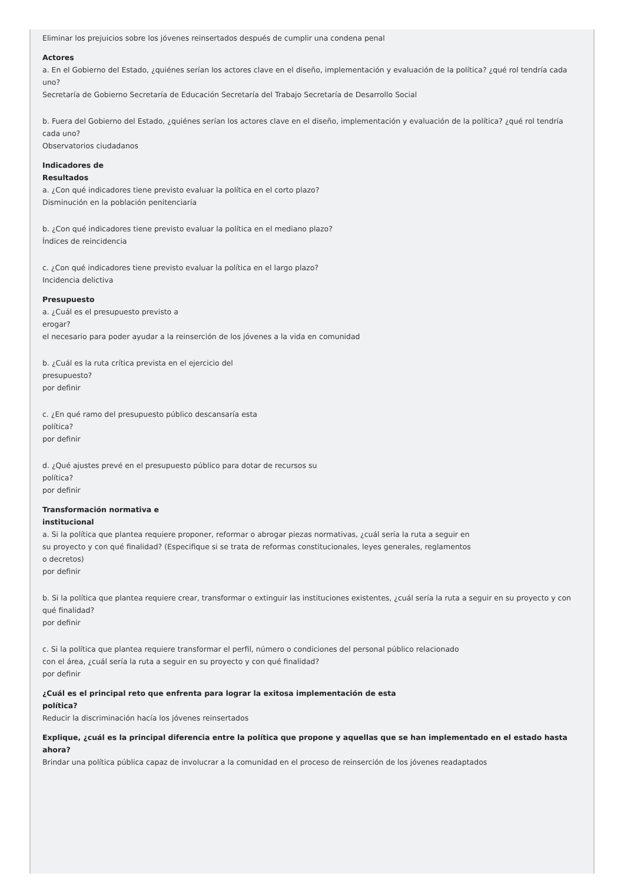Eliminar los prejuicios sobre los jóvenes reinsertados después de cumplir una condena penal
Actores
a. En el Gobierno del Estado, ¿quiénes serían los actores clave en el diseño, implementación y evaluación de la política? ¿qué rol tendría cada uno?
Secretaría de Gobierno Secretaría de Educación Secretaría del Trabajo Secretaría de Desarrollo Social
b. Fuera del Gobierno del Estado, ¿quiénes serían los actores clave en el diseño, implementación y evaluación de la política? ¿qué rol tendría cada uno?
Observatorios ciudadanos
Indicadores de
Resultados
a. ¿Con qué indicadores tiene previsto evaluar la política en el corto plazo?
Disminución en la población penitenciaría
b. ¿Con qué indicadores tiene previsto evaluar la política en el mediano plazo?
Índices de reincidencia
c. ¿Con qué indicadores tiene previsto evaluar la política en el largo plazo?
Incidencia delictiva
Presupuesto
a. ¿Cuál es el presupuesto previsto a
erogar?
el necesario para poder ayudar a la reinserción de los jóvenes a la vida en comunidad
b. ¿Cuál es la ruta crítica prevista en el ejercicio del
presupuesto?
por definir
c. ¿En qué ramo del presupuesto público descansaría esta
política?
por definir
d. ¿Qué ajustes prevé en el presupuesto público para dotar de recursos su
política?
por definir
Transformación normativa e
institucional
a. Si la política que plantea requiere proponer, reformar o abrogar piezas normativas, ¿cuál sería la ruta a seguir en
su proyecto y con qué finalidad? (Especifique si se trata de reformas constitucionales, leyes generales, reglamentos
o decretos)
por definir
b. Si la política que plantea requiere crear, transformar o extinguir las instituciones existentes, ¿cuál sería la ruta a seguir en su proyecto y con qué finalidad?
por definir
c. Si la política que plantea requiere transformar el perfil, número o condiciones del personal público relacionado
con el área, ¿cuál sería la ruta a seguir en su proyecto y con qué finalidad?
por definir
¿Cuál es el principal reto que enfrenta para lograr la exitosa implementación de esta
política?
Reducir la discriminación hacía los jóvenes reinsertados
Explique, ¿cuál es la principal diferencia entre la política que propone y aquellas que se han implementado en el estado hasta
ahora?
Brindar una política pública capaz de involucrar a la comunidad en el proceso de reinserción de los jóvenes readaptados